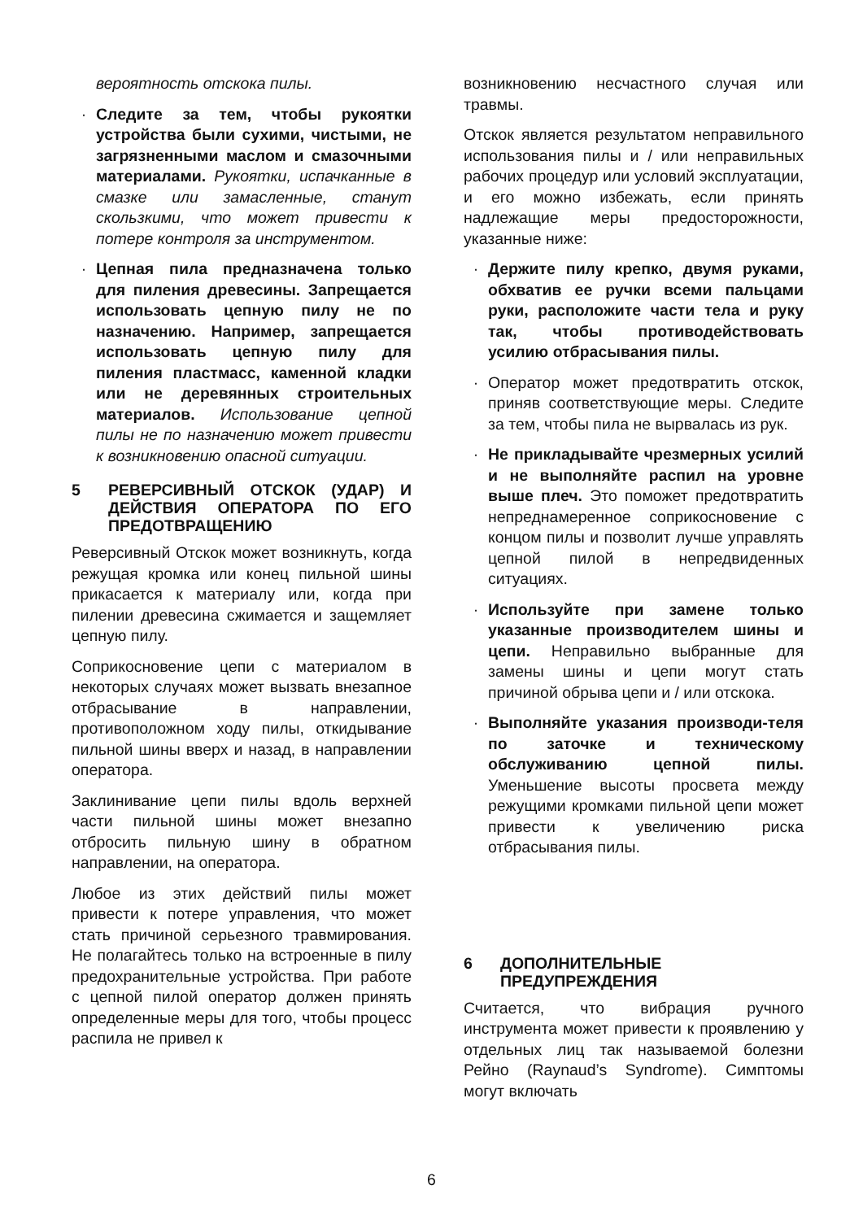вероятность отскока пилы.
· Следите за тем, чтобы рукоятки устройства были сухими, чистыми, не загрязненными маслом и смазочными материалами. Рукоятки, испачканные в смазке или замасленные, станут скользкими, что может привести к потере контроля за инструментом.
· Цепная пила предназначена только для пиления древесины. Запрещается использовать цепную пилу не по назначению. Например, запрещается использовать цепную пилу для пиления пластмасс, каменной кладки или не деревянных строительных материалов. Использование цепной пилы не по назначению может привести к возникновению опасной ситуации.
5 РЕВЕРСИВНЫЙ ОТСКОК (УДАР) И ДЕЙСТВИЯ ОПЕРАТОРА ПО ЕГО ПРЕДОТВРАЩЕНИЮ
Реверсивный Отскок может возникнуть, когда режущая кромка или конец пильной шины прикасается к материалу или, когда при пилении древесина сжимается и защемляет цепную пилу.
Соприкосновение цепи с материалом в некоторых случаях может вызвать внезапное отбрасывание в направлении, противоположном ходу пилы, откидывание пильной шины вверх и назад, в направлении оператора.
Заклинивание цепи пилы вдоль верхней части пильной шины может внезапно отбросить пильную шину в обратном направлении, на оператора.
Любое из этих действий пилы может привести к потере управления, что может стать причиной серьезного травмирования. Не полагайтесь только на встроенные в пилу предохранительные устройства. При работе с цепной пилой оператор должен принять определенные меры для того, чтобы процесс распила не привел к
возникновению несчастного случая или травмы.
Отскок является результатом неправильного использования пилы и / или неправильных рабочих процедур или условий эксплуатации, и его можно избежать, если принять надлежащие меры предосторожности, указанные ниже:
· Держите пилу крепко, двумя руками, обхватив ее ручки всеми пальцами руки, расположите части тела и руку так, чтобы противодействовать усилию отбрасывания пилы.
· Оператор может предотвратить отскок, приняв соответствующие меры. Следите за тем, чтобы пила не вырвалась из рук.
· Не прикладывайте чрезмерных усилий и не выполняйте распил на уровне выше плеч. Это поможет предотвратить непреднамеренное соприкосновение с концом пилы и позволит лучше управлять цепной пилой в непредвиденных ситуациях.
· Используйте при замене только указанные производителем шины и цепи. Неправильно выбранные для замены шины и цепи могут стать причиной обрыва цепи и / или отскока.
· Выполняйте указания производи-теля по заточке и техническому обслуживанию цепной пилы. Уменьшение высоты просвета между режущими кромками пильной цепи может привести к увеличению риска отбрасывания пилы.
6 ДОПОЛНИТЕЛЬНЫЕ ПРЕДУПРЕЖДЕНИЯ
Считается, что вибрация ручного инструмента может привести к проявлению у отдельных лиц так называемой болезни Рейно (Raynaud’s Syndrome). Симптомы могут включать
6